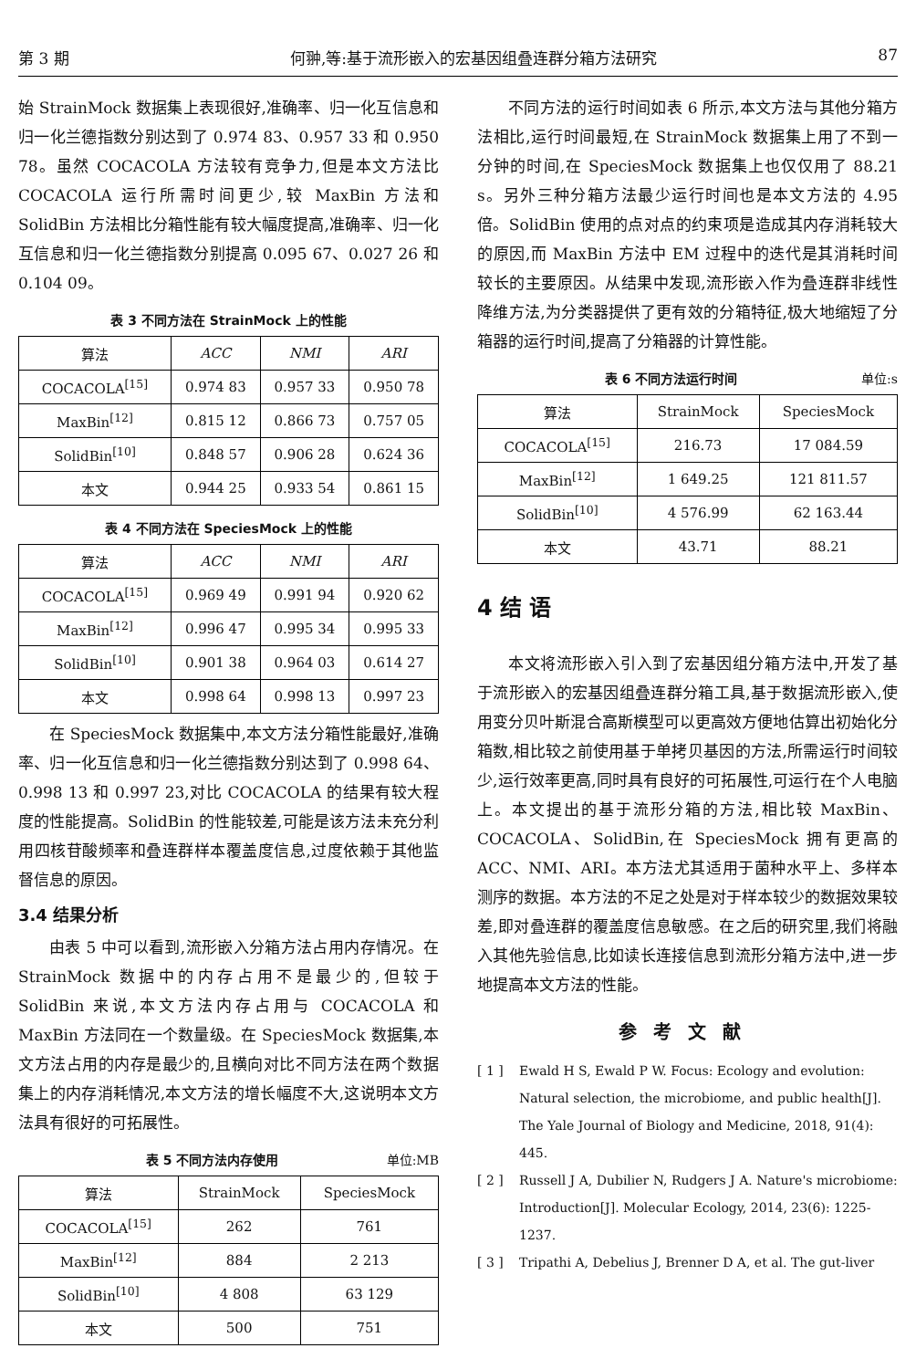第 3 期 何翀,等:基于流形嵌入的宏基因组叠连群分箱方法研究 87
始 StrainMock 数据集上表现很好,准确率、归一化互信息和归一化兰德指数分别达到了 0.974 83、0.957 33 和 0.950 78。虽然 COCACOLA 方法较有竞争力,但是本文方法比 COCACOLA 运行所需时间更少,较 MaxBin 方法和 SolidBin 方法相比分箱性能有较大幅度提高,准确率、归一化互信息和归一化兰德指数分别提高 0.095 67、0.027 26 和 0.104 09。
表 3 不同方法在 StrainMock 上的性能
| 算法 | ACC | NMI | ARI |
| --- | --- | --- | --- |
| COCACOLA<sup>[15]</sup> | 0.974 83 | 0.957 33 | 0.950 78 |
| MaxBin<sup>[12]</sup> | 0.815 12 | 0.866 73 | 0.757 05 |
| SolidBin<sup>[10]</sup> | 0.848 57 | 0.906 28 | 0.624 36 |
| 本文 | 0.944 25 | 0.933 54 | 0.861 15 |
表 4 不同方法在 SpeciesMock 上的性能
| 算法 | ACC | NMI | ARI |
| --- | --- | --- | --- |
| COCACOLA<sup>[15]</sup> | 0.969 49 | 0.991 94 | 0.920 62 |
| MaxBin<sup>[12]</sup> | 0.996 47 | 0.995 34 | 0.995 33 |
| SolidBin<sup>[10]</sup> | 0.901 38 | 0.964 03 | 0.614 27 |
| 本文 | 0.998 64 | 0.998 13 | 0.997 23 |
在 SpeciesMock 数据集中,本文方法分箱性能最好,准确率、归一化互信息和归一化兰德指数分别达到了 0.998 64、0.998 13 和 0.997 23,对比 COCACOLA 的结果有较大程度的性能提高。SolidBin 的性能较差,可能是该方法未充分利用四核苷酸频率和叠连群样本覆盖度信息,过度依赖于其他监督信息的原因。
3.4 结果分析
由表 5 中可以看到,流形嵌入分箱方法占用内存情况。在 StrainMock 数据中的内存占用不是最少的,但较于 SolidBin 来说,本文方法内存占用与 COCACOLA 和 MaxBin 方法同在一个数量级。在 SpeciesMock 数据集,本文方法占用的内存是最少的,且横向对比不同方法在两个数据集上的内存消耗情况,本文方法的增长幅度不大,这说明本文方法具有很好的可拓展性。
表 5 不同方法内存使用 单位:MB
| 算法 | StrainMock | SpeciesMock |
| --- | --- | --- |
| COCACOLA<sup>[15]</sup> | 262 | 761 |
| MaxBin<sup>[12]</sup> | 884 | 2 213 |
| SolidBin<sup>[10]</sup> | 4 808 | 63 129 |
| 本文 | 500 | 751 |
不同方法的运行时间如表 6 所示,本文方法与其他分箱方法相比,运行时间最短,在 StrainMock 数据集上用了不到一分钟的时间,在 SpeciesMock 数据集上也仅仅用了 88.21 s。另外三种分箱方法最少运行时间也是本文方法的 4.95 倍。SolidBin 使用的点对点的约束项是造成其内存消耗较大的原因,而 MaxBin 方法中 EM 过程中的迭代是其消耗时间较长的主要原因。从结果中发现,流形嵌入作为叠连群非线性降维方法,为分类器提供了更有效的分箱特征,极大地缩短了分箱器的运行时间,提高了分箱器的计算性能。
表 6 不同方法运行时间 单位:s
| 算法 | StrainMock | SpeciesMock |
| --- | --- | --- |
| COCACOLA<sup>[15]</sup> | 216.73 | 17 084.59 |
| MaxBin<sup>[12]</sup> | 1 649.25 | 121 811.57 |
| SolidBin<sup>[10]</sup> | 4 576.99 | 62 163.44 |
| 本文 | 43.71 | 88.21 |
4 结 语
本文将流形嵌入引入到了宏基因组分箱方法中,开发了基于流形嵌入的宏基因组叠连群分箱工具,基于数据流形嵌入,使用变分贝叶斯混合高斯模型可以更高效方便地估算出初始化分箱数,相比较之前使用基于单拷贝基因的方法,所需运行时间较少,运行效率更高,同时具有良好的可拓展性,可运行在个人电脑上。本文提出的基于流形分箱的方法,相比较 MaxBin、COCACOLA、SolidBin,在 SpeciesMock 拥有更高的 ACC、NMI、ARI。本方法尤其适用于菌种水平上、多样本测序的数据。本方法的不足之处是对于样本较少的数据效果较差,即对叠连群的覆盖度信息敏感。在之后的研究里,我们将融入其他先验信息,比如读长连接信息到流形分箱方法中,进一步地提高本文方法的性能。
参考文献
[ 1 ] Ewald H S, Ewald P W. Focus: Ecology and evolution: Natural selection, the microbiome, and public health[J]. The Yale Journal of Biology and Medicine, 2018, 91(4): 445.
[ 2 ] Russell J A, Dubilier N, Rudgers J A. Nature's microbiome: Introduction[J]. Molecular Ecology, 2014, 23(6): 1225-1237.
[ 3 ] Tripathi A, Debelius J, Brenner D A, et al. The gut-liver